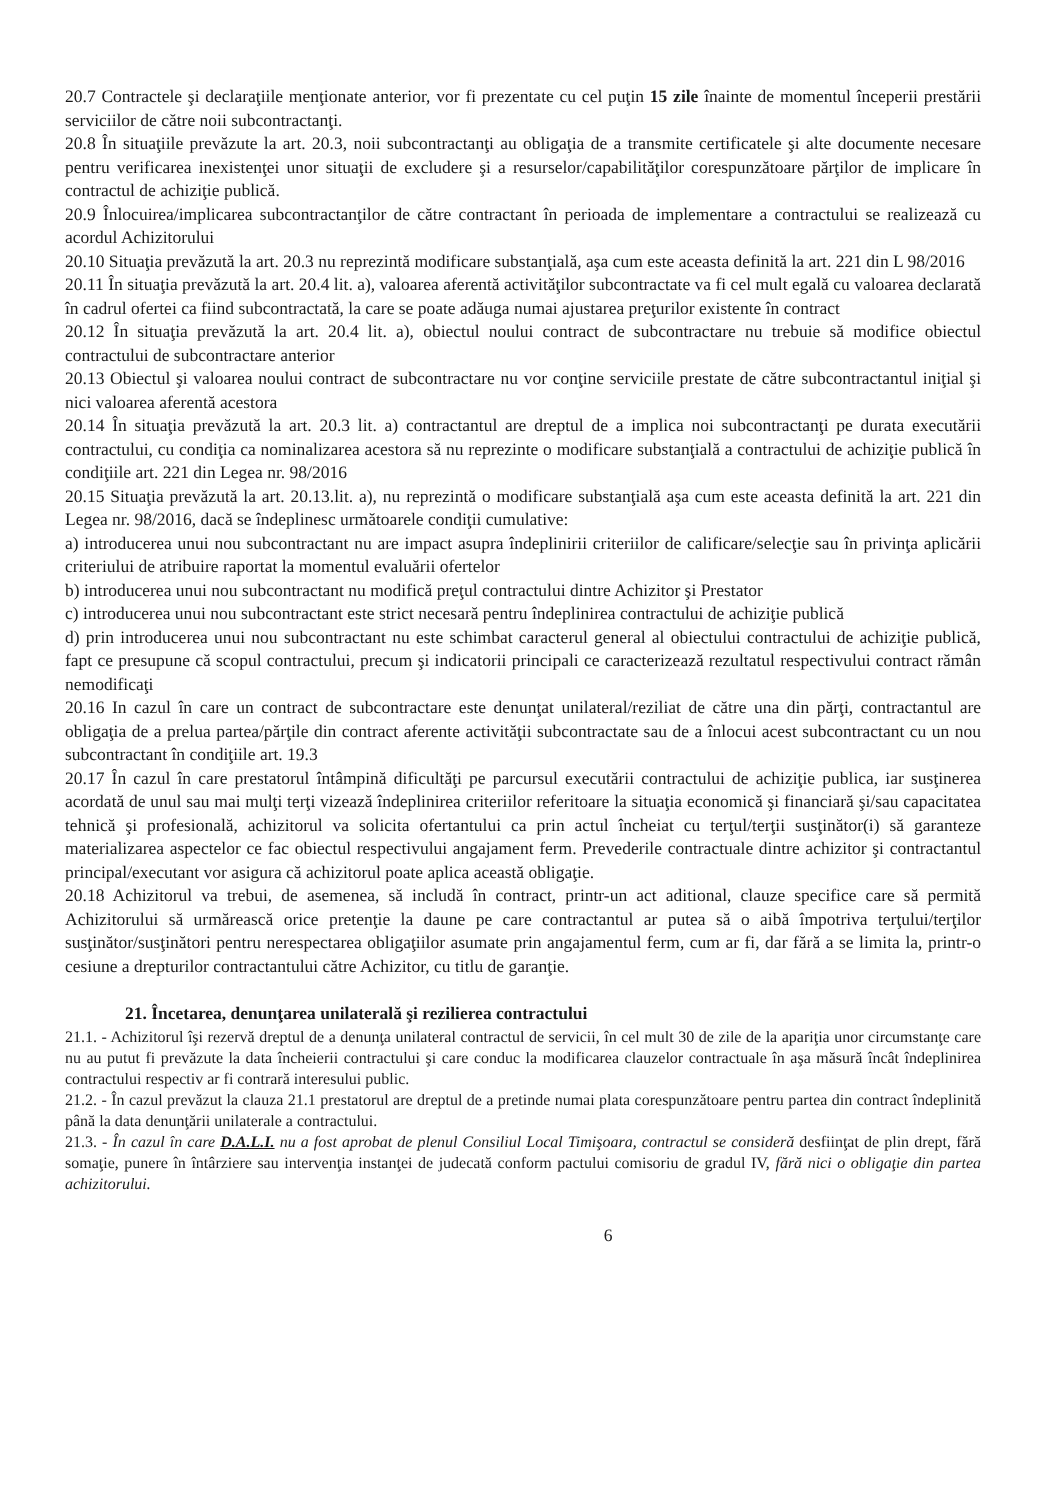20.7 Contractele şi declaraţiile menţionate anterior, vor fi prezentate cu cel puţin 15 zile înainte de momentul începerii prestării serviciilor de către noii subcontractanţi.
20.8 În situaţiile prevăzute la art. 20.3, noii subcontractanţi au obligaţia de a transmite certificatele şi alte documente necesare pentru verificarea inexistenţei unor situaţii de excludere şi a resurselor/capabilităţilor corespunzătoare părţilor de implicare în contractul de achiziţie publică.
20.9 Înlocuirea/implicarea subcontractanţilor de către contractant în perioada de implementare a contractului se realizează cu acordul Achizitorului
20.10 Situaţia prevăzută la art. 20.3 nu reprezintă modificare substanţială, aşa cum este aceasta definită la art. 221 din L 98/2016
20.11 În situaţia prevăzută la art. 20.4 lit. a), valoarea aferentă activităţilor subcontractate va fi cel mult egală cu valoarea declarată în cadrul ofertei ca fiind subcontractată, la care se poate adăuga numai ajustarea preţurilor existente în contract
20.12 În situaţia prevăzută la art. 20.4 lit. a), obiectul noului contract de subcontractare nu trebuie să modifice obiectul contractului de subcontractare anterior
20.13 Obiectul şi valoarea noului contract de subcontractare nu vor conţine serviciile prestate de către subcontractantul iniţial şi nici valoarea aferentă acestora
20.14 În situaţia prevăzută la art. 20.3 lit. a) contractantul are dreptul de a implica noi subcontractanţi pe durata executării contractului, cu condiţia ca nominalizarea acestora să nu reprezinte o modificare substanţială a contractului de achiziţie publică în condiţiile art. 221 din Legea nr. 98/2016
20.15 Situaţia prevăzută la art. 20.13.lit. a), nu reprezintă o modificare substanţială aşa cum este aceasta definită la art. 221 din Legea nr. 98/2016, dacă se îndeplinesc următoarele condiţii cumulative:
a) introducerea unui nou subcontractant nu are impact asupra îndeplinirii criteriilor de calificare/selecţie sau în privinţa aplicării criteriului de atribuire raportat la momentul evaluării ofertelor
b) introducerea unui nou subcontractant nu modifică preţul contractului dintre Achizitor şi Prestator
c) introducerea unui nou subcontractant este strict necesară pentru îndeplinirea contractului de achiziţie publică
d) prin introducerea unui nou subcontractant nu este schimbat caracterul general al obiectului contractului de achiziţie publică, fapt ce presupune că scopul contractului, precum şi indicatorii principali ce caracterizează rezultatul respectivului contract rămân nemodificaţi
20.16 In cazul în care un contract de subcontractare este denunţat unilateral/reziliat de către una din părţi, contractantul are obligaţia de a prelua partea/părţile din contract aferente activităţii subcontractate sau de a înlocui acest subcontractant cu un nou subcontractant în condiţiile art. 19.3
20.17 În cazul în care prestatorul întâmpină dificultăţi pe parcursul executării contractului de achiziţie publica, iar susţinerea acordată de unul sau mai mulţi terţi vizează îndeplinirea criteriilor referitoare la situaţia economică şi financiară şi/sau capacitatea tehnică şi profesională, achizitorul va solicita ofertantului ca prin actul încheiat cu terţul/terţii susţinător(i) să garanteze materializarea aspectelor ce fac obiectul respectivului angajament ferm. Prevederile contractuale dintre achizitor şi contractantul principal/executant vor asigura că achizitorul poate aplica această obligaţie.
20.18 Achizitorul va trebui, de asemenea, să includă în contract, printr-un act aditional, clauze specifice care să permită Achizitorului să urmărească orice pretenţie la daune pe care contractantul ar putea să o aibă împotriva terţului/terţilor susţinător/susţinători pentru nerespectarea obligaţiilor asumate prin angajamentul ferm, cum ar fi, dar fără a se limita la, printr-o cesiune a drepturilor contractantului către Achizitor, cu titlu de garanţie.
21. Încetarea, denunţarea unilaterală şi rezilierea contractului
21.1. - Achizitorul îşi rezervă dreptul de a denunţa unilateral contractul de servicii, în cel mult 30 de zile de la apariţia unor circumstanţe care nu au putut fi prevăzute la data încheierii contractului şi care conduc la modificarea clauzelor contractuale în aşa măsură încât îndeplinirea contractului respectiv ar fi contrară interesului public.
21.2. - În cazul prevăzut la clauza 21.1 prestatorul are dreptul de a pretinde numai plata corespunzătoare pentru partea din contract îndeplinită până la data denunţării unilaterale a contractului.
21.3. - În cazul în care D.A.L.I. nu a fost aprobat de plenul Consiliul Local Timişoara, contractul se consideră desfiinţat de plin drept, fără somaţie, punere în întârziere sau intervenţia instanţei de judecată conform pactului comisoriu de gradul IV, fără nici o obligaţie din partea achizitorului.
6